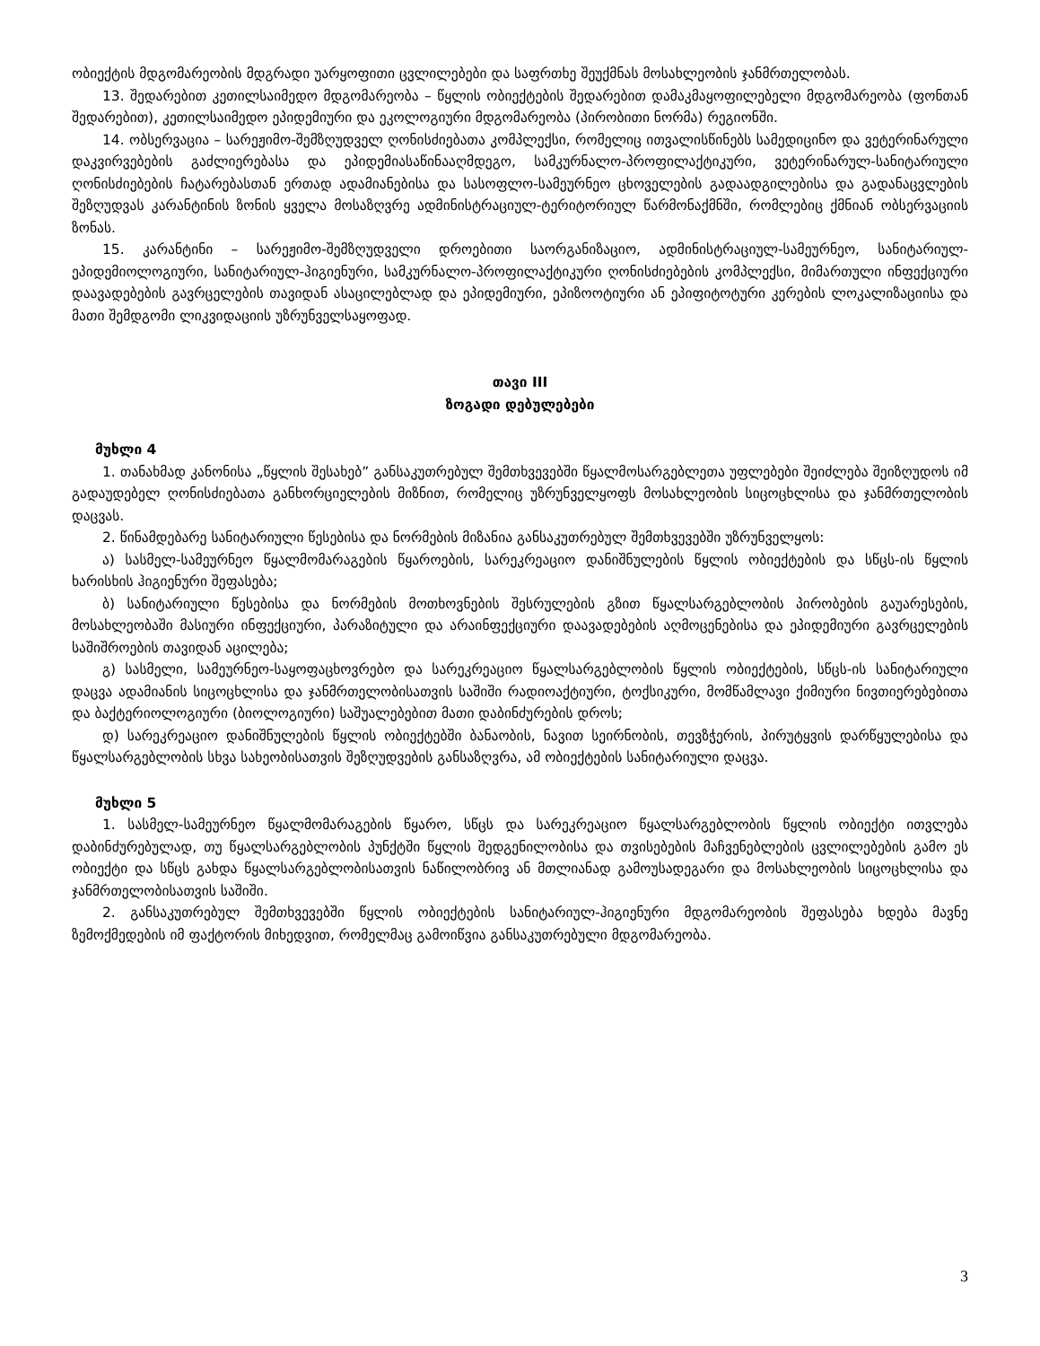ობიექტის მდგომარეობის მდგრადი უარყოფითი ცვლილებები და საფრთხე შეუქმნას მოსახლეობის ჯანმრთელობას.
13. შედარებით კეთილსაიმედო მდგომარეობა – წყლის ობიექტების შედარებით დამაკმაყოფილებელი მდგომარეობა (ფონთან შედარებით), კეთილსაიმედო ეპიდემიური და ეკოლოგიური მდგომარეობა (პირობითი ნორმა) რეგიონში.
14. ობსერვაცია – სარეჟიმო-შემზღუდველ ღონისძიებათა კომპლექსი, რომელიც ითვალისწინებს სამედიცინო და ვეტერინარული დაკვირვებების გაძლიერებასა და ეპიდემიასაწინააღმდეგო, სამკურნალო-პროფილაქტიკური, ვეტერინარულ-სანიტარიული ღონისძიებების ჩატარებასთან ერთად ადამიანებისა და სასოფლო-სამეურნეო ცხოველების გადაადგილებისა და გადანაცვლების შეზღუდვას კარანტინის ზონის ყველა მოსაზღვრე ადმინისტრაციულ-ტერიტორიულ წარმონაქმნში, რომლებიც ქმნიან ობსერვაციის ზონას.
15. კარანტინი – სარეჟიმო-შემზღუდველი დროებითი საორგანიზაციო, ადმინისტრაციულ-სამეურნეო, სანიტარიულ-ეპიდემიოლოგიური, სანიტარიულ-ჰიგიენური, სამკურნალო-პროფილაქტიკური ღონისძიებების კომპლექსი, მიმართული ინფექციური დაავადებების გავრცელების თავიდან ასაცილებლად და ეპიდემიური, ეპიზოოტიური ან ეპიფიტოტური კერების ლოკალიზაციისა და მათი შემდგომი ლიკვიდაციის უზრუნველსაყოფად.
თავი III
ზოგადი დებულებები
მუხლი 4
1. თანახმად კანონისა „წყლის შესახებ” განსაკუთრებულ შემთხვევებში წყალმოსარგებლეთა უფლებები შეიძლება შეიზღუდოს იმ გადაუდებელ ღონისძიებათა განხორციელების მიზნით, რომელიც უზრუნველყოფს მოსახლეობის სიცოცხლისა და ჯანმრთელობის დაცვას.
2. წინამდებარე სანიტარიული წესებისა და ნორმების მიზანია განსაკუთრებულ შემთხვევებში უზრუნველყოს:
ა) სასმელ-სამეურნეო წყალმომარაგების წყაროების, სარეკრეაციო დანიშნულების წყლის ობიექტების და სწცს-ის წყლის ხარისხის ჰიგიენური შეფასება;
ბ) სანიტარიული წესებისა და ნორმების მოთხოვნების შესრულების გზით წყალსარგებლობის პირობების გაუარესების, მოსახლეობაში მასიური ინფექციური, პარაზიტული და არაინფექციური დაავადებების აღმოცენებისა და ეპიდემიური გავრცელების საშიშროების თავიდან აცილება;
გ) სასმელი, სამეურნეო-საყოფაცხოვრებო და სარეკრეაციო წყალსარგებლობის წყლის ობიექტების, სწცს-ის სანიტარიული დაცვა ადამიანის სიცოცხლისა და ჯანმრთელობისათვის საშიში რადიოაქტიური, ტოქსიკური, მომწამლავი ქიმიური ნივთიერებებითა და ბაქტერიოლოგიური (ბიოლოგიური) საშუალებებით მათი დაბინძურების დროს;
დ) სარეკრეაციო დანიშნულების წყლის ობიექტებში ბანაობის, ნავით სეირნობის, თევზჭერის, პირუტყვის დარწყულებისა და წყალსარგებლობის სხვა სახეობისათვის შეზღუდვების განსაზღვრა, ამ ობიექტების სანიტარიული დაცვა.
მუხლი 5
1. სასმელ-სამეურნეო წყალმომარაგების წყარო, სწცს და სარეკრეაციო წყალსარგებლობის წყლის ობიექტი ითვლება დაბინძურებულად, თუ წყალსარგებლობის პუნქტში წყლის შედგენილობისა და თვისებების მაჩვენებლების ცვლილებების გამო ეს ობიექტი და სწცს გახდა წყალსარგებლობისათვის ნაწილობრივ ან მთლიანად გამოუსადეგარი და მოსახლეობის სიცოცხლისა და ჯანმრთელობისათვის საშიში.
2. განსაკუთრებულ შემთხვევებში წყლის ობიექტების სანიტარიულ-ჰიგიენური მდგომარეობის შეფასება ხდება მავნე ზემოქმედების იმ ფაქტორის მიხედვით, რომელმაც გამოიწვია განსაკუთრებული მდგომარეობა.
3